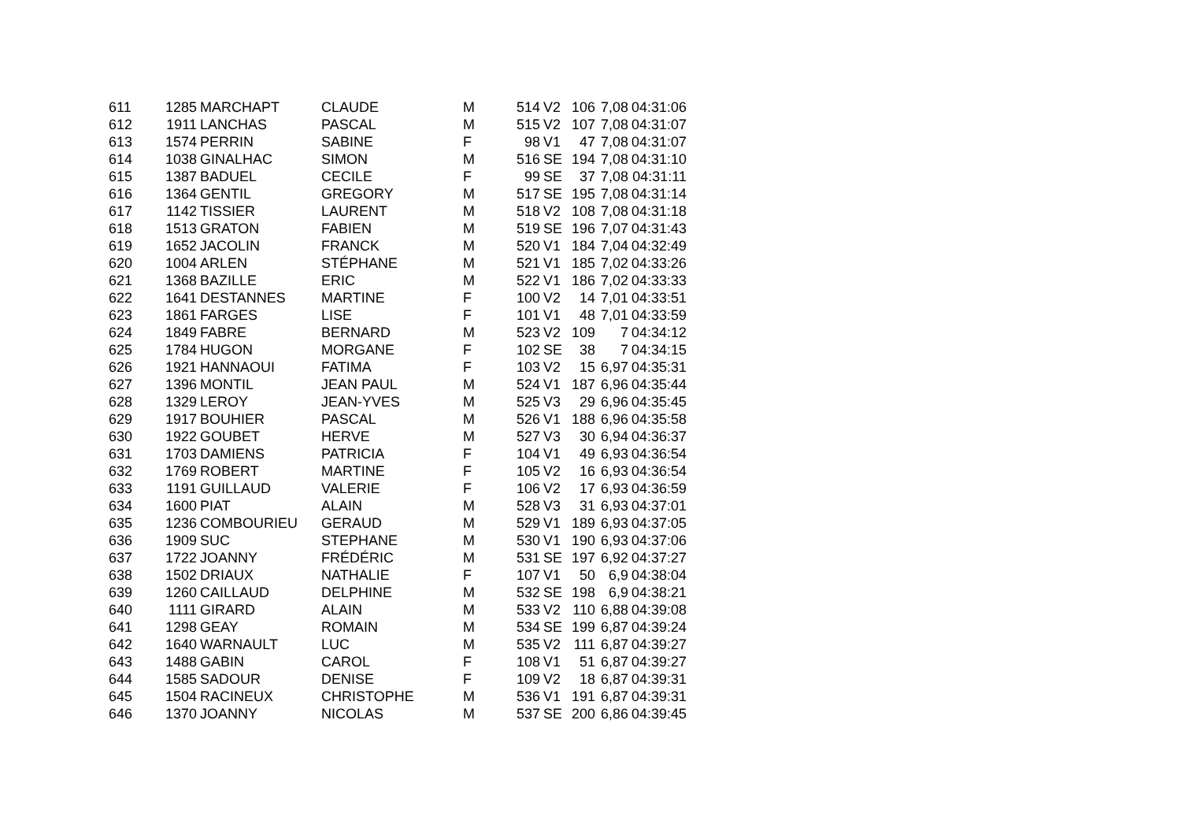| 611 | 1285 | MARCHAPT | CLAUDE | M | 514 | V2 | 106 | 7,08 | 04:31:06 |
| 612 | 1911 | LANCHAS | PASCAL | M | 515 | V2 | 107 | 7,08 | 04:31:07 |
| 613 | 1574 | PERRIN | SABINE | F | 98 | V1 | 47 | 7,08 | 04:31:07 |
| 614 | 1038 | GINALHAC | SIMON | M | 516 | SE | 194 | 7,08 | 04:31:10 |
| 615 | 1387 | BADUEL | CECILE | F | 99 | SE | 37 | 7,08 | 04:31:11 |
| 616 | 1364 | GENTIL | GREGORY | M | 517 | SE | 195 | 7,08 | 04:31:14 |
| 617 | 1142 | TISSIER | LAURENT | M | 518 | V2 | 108 | 7,08 | 04:31:18 |
| 618 | 1513 | GRATON | FABIEN | M | 519 | SE | 196 | 7,07 | 04:31:43 |
| 619 | 1652 | JACOLIN | FRANCK | M | 520 | V1 | 184 | 7,04 | 04:32:49 |
| 620 | 1004 | ARLEN | STÉPHANE | M | 521 | V1 | 185 | 7,02 | 04:33:26 |
| 621 | 1368 | BAZILLE | ERIC | M | 522 | V1 | 186 | 7,02 | 04:33:33 |
| 622 | 1641 | DESTANNES | MARTINE | F | 100 | V2 | 14 | 7,01 | 04:33:51 |
| 623 | 1861 | FARGES | LISE | F | 101 | V1 | 48 | 7,01 | 04:33:59 |
| 624 | 1849 | FABRE | BERNARD | M | 523 | V2 | 109 | 7 | 04:34:12 |
| 625 | 1784 | HUGON | MORGANE | F | 102 | SE | 38 | 7 | 04:34:15 |
| 626 | 1921 | HANNAOUI | FATIMA | F | 103 | V2 | 15 | 6,97 | 04:35:31 |
| 627 | 1396 | MONTIL | JEAN PAUL | M | 524 | V1 | 187 | 6,96 | 04:35:44 |
| 628 | 1329 | LEROY | JEAN-YVES | M | 525 | V3 | 29 | 6,96 | 04:35:45 |
| 629 | 1917 | BOUHIER | PASCAL | M | 526 | V1 | 188 | 6,96 | 04:35:58 |
| 630 | 1922 | GOUBET | HERVE | M | 527 | V3 | 30 | 6,94 | 04:36:37 |
| 631 | 1703 | DAMIENS | PATRICIA | F | 104 | V1 | 49 | 6,93 | 04:36:54 |
| 632 | 1769 | ROBERT | MARTINE | F | 105 | V2 | 16 | 6,93 | 04:36:54 |
| 633 | 1191 | GUILLAUD | VALERIE | F | 106 | V2 | 17 | 6,93 | 04:36:59 |
| 634 | 1600 | PIAT | ALAIN | M | 528 | V3 | 31 | 6,93 | 04:37:01 |
| 635 | 1236 | COMBOURIEU | GERAUD | M | 529 | V1 | 189 | 6,93 | 04:37:05 |
| 636 | 1909 | SUC | STEPHANE | M | 530 | V1 | 190 | 6,93 | 04:37:06 |
| 637 | 1722 | JOANNY | FRÉDÉRIC | M | 531 | SE | 197 | 6,92 | 04:37:27 |
| 638 | 1502 | DRIAUX | NATHALIE | F | 107 | V1 | 50 | 6,9 | 04:38:04 |
| 639 | 1260 | CAILLAUD | DELPHINE | M | 532 | SE | 198 | 6,9 | 04:38:21 |
| 640 | 1111 | GIRARD | ALAIN | M | 533 | V2 | 110 | 6,88 | 04:39:08 |
| 641 | 1298 | GEAY | ROMAIN | M | 534 | SE | 199 | 6,87 | 04:39:24 |
| 642 | 1640 | WARNAULT | LUC | M | 535 | V2 | 111 | 6,87 | 04:39:27 |
| 643 | 1488 | GABIN | CAROL | F | 108 | V1 | 51 | 6,87 | 04:39:27 |
| 644 | 1585 | SADOUR | DENISE | F | 109 | V2 | 18 | 6,87 | 04:39:31 |
| 645 | 1504 | RACINEUX | CHRISTOPHE | M | 536 | V1 | 191 | 6,87 | 04:39:31 |
| 646 | 1370 | JOANNY | NICOLAS | M | 537 | SE | 200 | 6,86 | 04:39:45 |